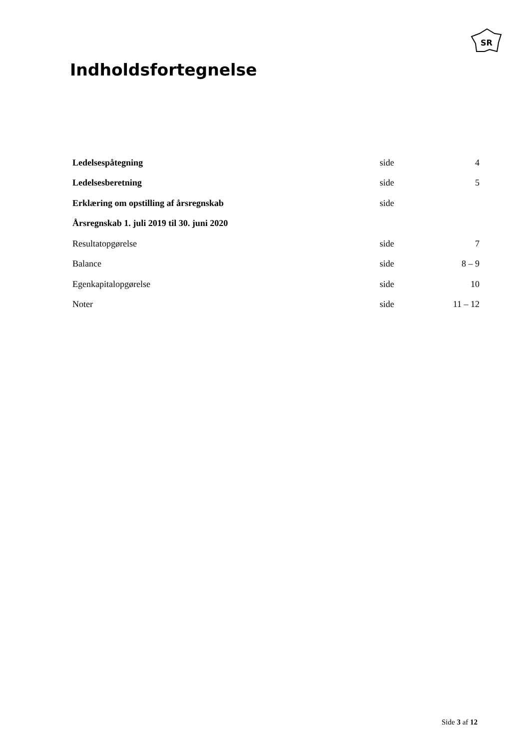SR
Indholdsfortegnelse
| Ledelsespåtegning | side | 4 |
| Ledelsesberetning | side | 5 |
| Erklæring om opstilling af årsregnskab | side | |
| Årsregnskab 1. juli 2019 til 30. juni 2020 | | |
| Resultatopgørelse | side | 7 |
| Balance | side | 8 – 9 |
| Egenkapitalopgørelse | side | 10 |
| Noter | side | 11 – 12 |
Side 3 af 12